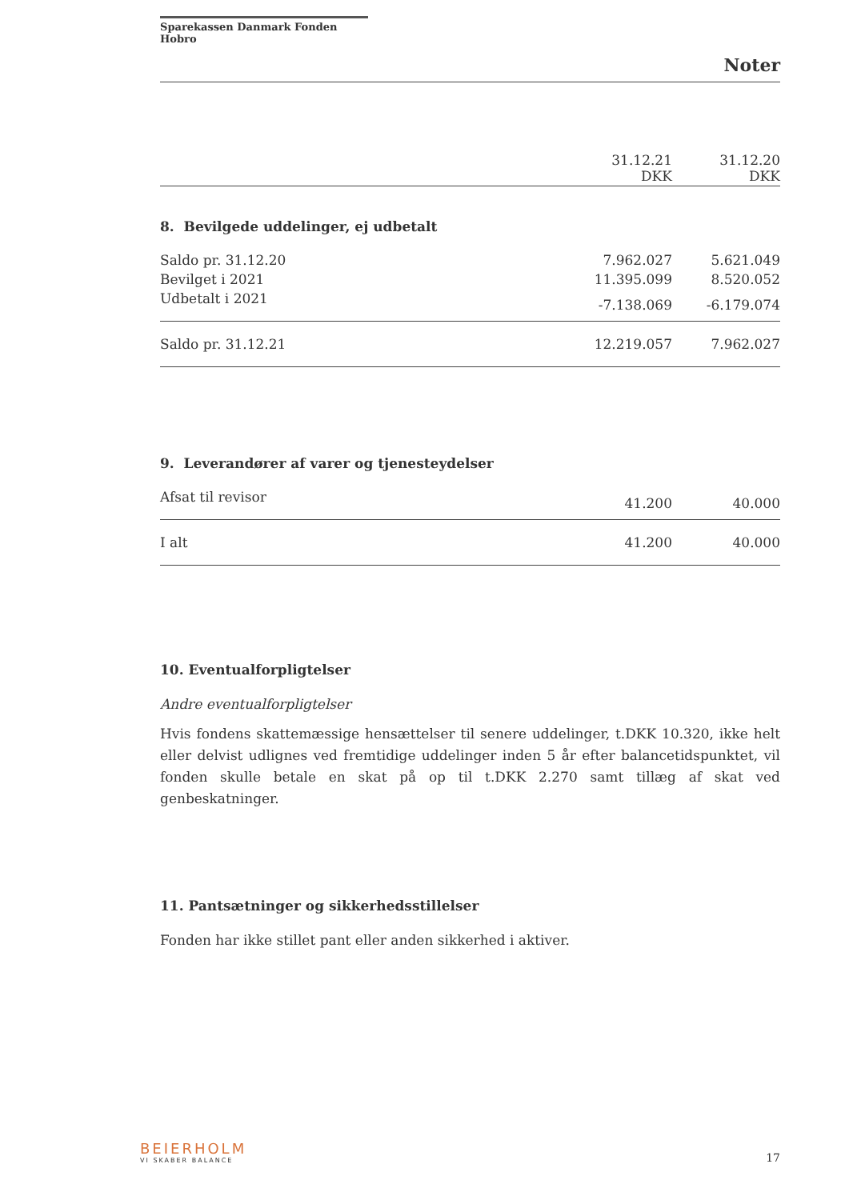Sparekassen Danmark Fonden Hobro
Noter
| | 31.12.21 DKK | 31.12.20 DKK |
8. Bevilgede uddelinger, ej udbetalt
| Saldo pr. 31.12.20 | 7.962.027 | 5.621.049 |
| Bevilget i 2021 | 11.395.099 | 8.520.052 |
| Udbetalt i 2021 | -7.138.069 | -6.179.074 |
| Saldo pr. 31.12.21 | 12.219.057 | 7.962.027 |
9. Leverandører af varer og tjenesteydelser
| Afsat til revisor | 41.200 | 40.000 |
| I alt | 41.200 | 40.000 |
10. Eventualforpligtelser
Andre eventualforpligtelser
Hvis fondens skattemæssige hensættelser til senere uddelinger, t.DKK 10.320, ikke helt eller delvist udlignes ved fremtidige uddelinger inden 5 år efter balancetidspunktet, vil fonden skulle betale en skat på op til t.DKK 2.270 samt tillæg af skat ved genbeskatninger.
11. Pantsætninger og sikkerhedsstillelser
Fonden har ikke stillet pant eller anden sikkerhed i aktiver.
BEIERHOLM
VI SKABER BALANCE
17